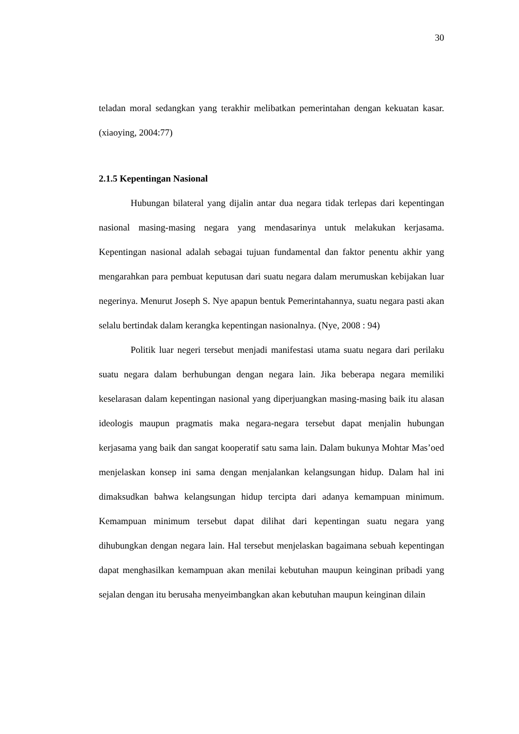30
teladan moral sedangkan yang terakhir melibatkan pemerintahan dengan kekuatan kasar. (xiaoying, 2004:77)
2.1.5 Kepentingan Nasional
Hubungan bilateral yang dijalin antar dua negara tidak terlepas dari kepentingan nasional masing-masing negara yang mendasarinya untuk melakukan kerjasama. Kepentingan nasional adalah sebagai tujuan fundamental dan faktor penentu akhir yang mengarahkan para pembuat keputusan dari suatu negara dalam merumuskan kebijakan luar negerinya. Menurut Joseph S. Nye apapun bentuk Pemerintahannya, suatu negara pasti akan selalu bertindak dalam kerangka kepentingan nasionalnya. (Nye, 2008 : 94)
Politik luar negeri tersebut menjadi manifestasi utama suatu negara dari perilaku suatu negara dalam berhubungan dengan negara lain. Jika beberapa negara memiliki keselarasan dalam kepentingan nasional yang diperjuangkan masing-masing baik itu alasan ideologis maupun pragmatis maka negara-negara tersebut dapat menjalin hubungan kerjasama yang baik dan sangat kooperatif satu sama lain. Dalam bukunya Mohtar Mas’oed menjelaskan konsep ini sama dengan menjalankan kelangsungan hidup. Dalam hal ini dimaksudkan bahwa kelangsungan hidup tercipta dari adanya kemampuan minimum. Kemampuan minimum tersebut dapat dilihat dari kepentingan suatu negara yang dihubungkan dengan negara lain. Hal tersebut menjelaskan bagaimana sebuah kepentingan dapat menghasilkan kemampuan akan menilai kebutuhan maupun keinginan pribadi yang sejalan dengan itu berusaha menyeimbangkan akan kebutuhan maupun keinginan dilain